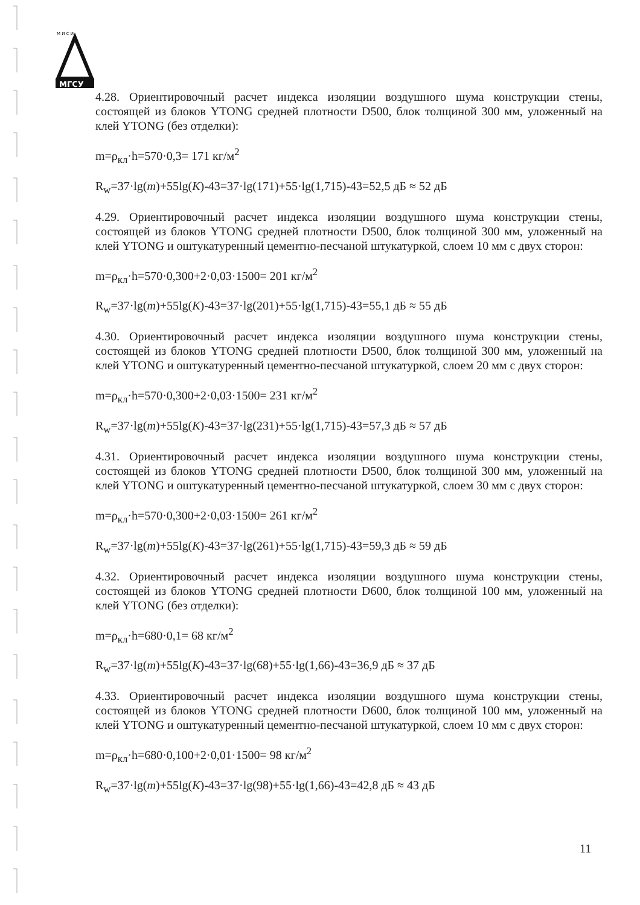М И С И
МГСУ
4.28. Ориентировочный расчет индекса изоляции воздушного шума конструкции стены, состоящей из блоков YTONG средней плотности D500, блок толщиной 300 мм, уложенный на клей YTONG (без отделки):
m=ρ<sub>кл</sub>·h=570·0,3= 171 кг/м<sup>2</sup>
R<sub>w</sub>=37·lg(m)+55lg(K)-43=37·lg(171)+55·lg(1,715)-43=52,5 дБ ≈ 52 дБ
4.29. Ориентировочный расчет индекса изоляции воздушного шума конструкции стены, состоящей из блоков YTONG средней плотности D500, блок толщиной 300 мм, уложенный на клей YTONG и оштукатуренный цементно-песчаной штукатуркой, слоем 10 мм с двух сторон:
m=ρ<sub>кл</sub>·h=570·0,300+2·0,03·1500= 201 кг/м<sup>2</sup>
R<sub>w</sub>=37·lg(m)+55lg(K)-43=37·lg(201)+55·lg(1,715)-43=55,1 дБ ≈ 55 дБ
4.30. Ориентировочный расчет индекса изоляции воздушного шума конструкции стены, состоящей из блоков YTONG средней плотности D500, блок толщиной 300 мм, уложенный на клей YTONG и оштукатуренный цементно-песчаной штукатуркой, слоем 20 мм с двух сторон:
m=ρ<sub>кл</sub>·h=570·0,300+2·0,03·1500= 231 кг/м<sup>2</sup>
R<sub>w</sub>=37·lg(m)+55lg(K)-43=37·lg(231)+55·lg(1,715)-43=57,3 дБ ≈ 57 дБ
4.31. Ориентировочный расчет индекса изоляции воздушного шума конструкции стены, состоящей из блоков YTONG средней плотности D500, блок толщиной 300 мм, уложенный на клей YTONG и оштукатуренный цементно-песчаной штукатуркой, слоем 30 мм с двух сторон:
m=ρ<sub>кл</sub>·h=570·0,300+2·0,03·1500= 261 кг/м<sup>2</sup>
R<sub>w</sub>=37·lg(m)+55lg(K)-43=37·lg(261)+55·lg(1,715)-43=59,3 дБ ≈ 59 дБ
4.32. Ориентировочный расчет индекса изоляции воздушного шума конструкции стены, состоящей из блоков YTONG средней плотности D600, блок толщиной 100 мм, уложенный на клей YTONG (без отделки):
m=ρ<sub>кл</sub>·h=680·0,1= 68 кг/м<sup>2</sup>
R<sub>w</sub>=37·lg(m)+55lg(K)-43=37·lg(68)+55·lg(1,66)-43=36,9 дБ ≈ 37 дБ
4.33. Ориентировочный расчет индекса изоляции воздушного шума конструкции стены, состоящей из блоков YTONG средней плотности D600, блок толщиной 100 мм, уложенный на клей YTONG и оштукатуренный цементно-песчаной штукатуркой, слоем 10 мм с двух сторон:
m=ρ<sub>кл</sub>·h=680·0,100+2·0,01·1500= 98 кг/м<sup>2</sup>
R<sub>w</sub>=37·lg(m)+55lg(K)-43=37·lg(98)+55·lg(1,66)-43=42,8 дБ ≈ 43 дБ
11